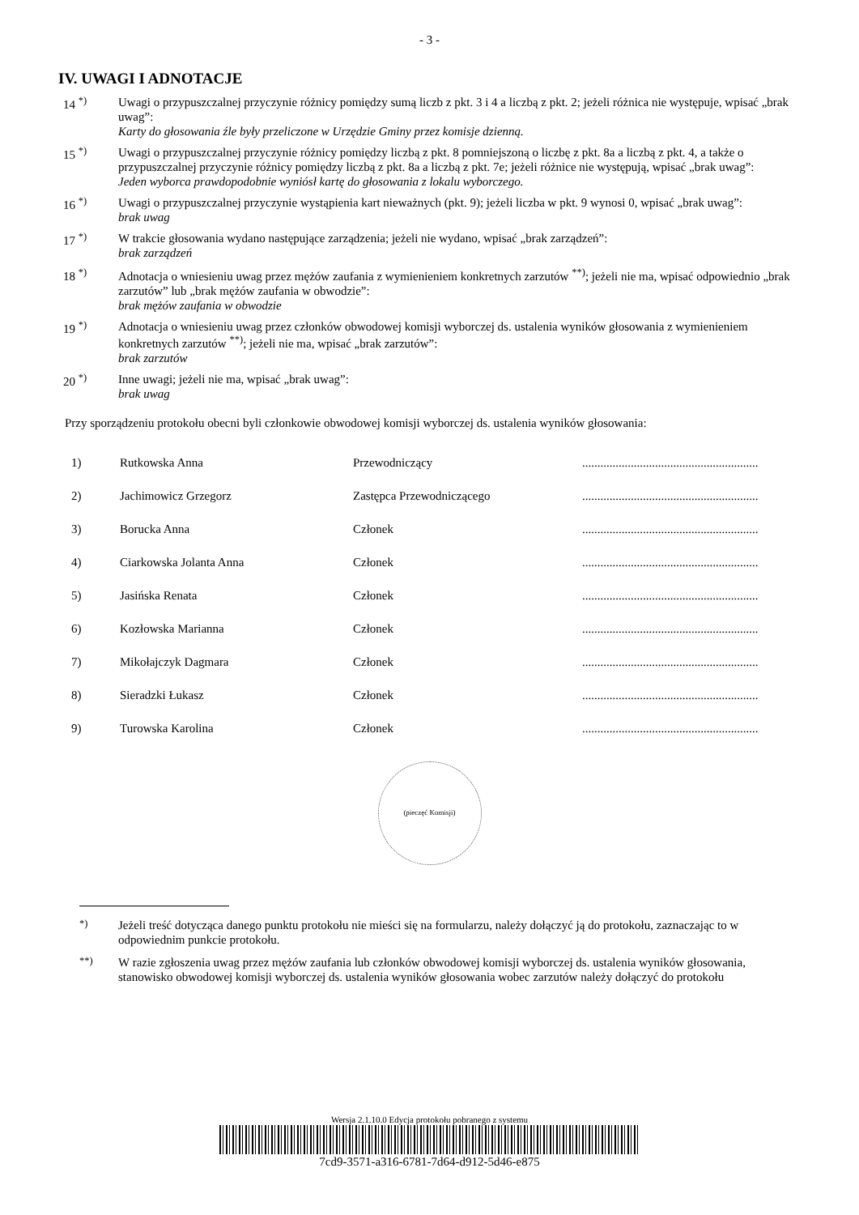- 3 -
IV. UWAGI I ADNOTACJE
14 <sup>*)</sup> Uwagi o przypuszczalnej przyczynie różnicy pomiędzy sumą liczb z pkt. 3 i 4 a liczbą z pkt. 2; jeżeli różnica nie występuje, wpisać „brak uwag”:
Karty do głosowania źle były przeliczone w Urzędzie Gminy przez komisje dzienną.
15 <sup>*)</sup> Uwagi o przypuszczalnej przyczynie różnicy pomiędzy liczbą z pkt. 8 pomniejszoną o liczbę z pkt. 8a a liczbą z pkt. 4, a także o przypuszczalnej przyczynie różnicy pomiędzy liczbą z pkt. 8a a liczbą z pkt. 7e; jeżeli różnice nie występują, wpisać „brak uwag”:
Jeden wyborca prawdopodobnie wyniósł kartę do głosowania z lokalu wyborczego.
16 <sup>*)</sup> Uwagi o przypuszczalnej przyczynie wystąpienia kart nieważnych (pkt. 9); jeżeli liczba w pkt. 9 wynosi 0, wpisać „brak uwag”:
brak uwag
17 <sup>*)</sup> W trakcie głosowania wydano następujące zarządzenia; jeżeli nie wydano, wpisać „brak zarządzeń”:
brak zarządzeń
18 <sup>*)</sup> Adnotacja o wniesieniu uwag przez mężów zaufania z wymienieniem konkretnych zarzutów <sup>**)</sup>; jeżeli nie ma, wpisać odpowiednio „brak zarzutów” lub „brak mężów zaufania w obwodzie”:
brak mężów zaufania w obwodzie
19 <sup>*)</sup> Adnotacja o wniesieniu uwag przez członków obwodowej komisji wyborczej ds. ustalenia wyników głosowania z wymienieniem konkretnych zarzutów <sup>**)</sup>; jeżeli nie ma, wpisać „brak zarzutów”:
brak zarzutów
20 <sup>*)</sup> Inne uwagi; jeżeli nie ma, wpisać „brak uwag”:
brak uwag
Przy sporządzeniu protokołu obecni byli członkowie obwodowej komisji wyborczej ds. ustalenia wyników głosowania:
| 1) | Rutkowska Anna | Przewodniczący | .......................................................... |
| 2) | Jachimowicz Grzegorz | Zastępca Przewodniczącego | .......................................................... |
| 3) | Borucka Anna | Członek | .......................................................... |
| 4) | Ciarkowska Jolanta Anna | Członek | .......................................................... |
| 5) | Jasińska Renata | Członek | .......................................................... |
| 6) | Kozłowska Marianna | Członek | .......................................................... |
| 7) | Mikołajczyk Dagmara | Członek | .......................................................... |
| 8) | Sieradzki Łukasz | Członek | .......................................................... |
| 9) | Turowska Karolina | Członek | .......................................................... |
(pieczęć Komisji)
<sup>*)</sup> Jeżeli treść dotycząca danego punktu protokołu nie mieści się na formularzu, należy dołączyć ją do protokołu, zaznaczając to w odpowiednim punkcie protokołu.
<sup>**)</sup> W razie zgłoszenia uwag przez mężów zaufania lub członków obwodowej komisji wyborczej ds. ustalenia wyników głosowania, stanowisko obwodowej komisji wyborczej ds. ustalenia wyników głosowania wobec zarzutów należy dołączyć do protokołu
Wersja 2.1.10.0 Edycja protokołu pobranego z systemu
7cd9-3571-a316-6781-7d64-d912-5d46-e875